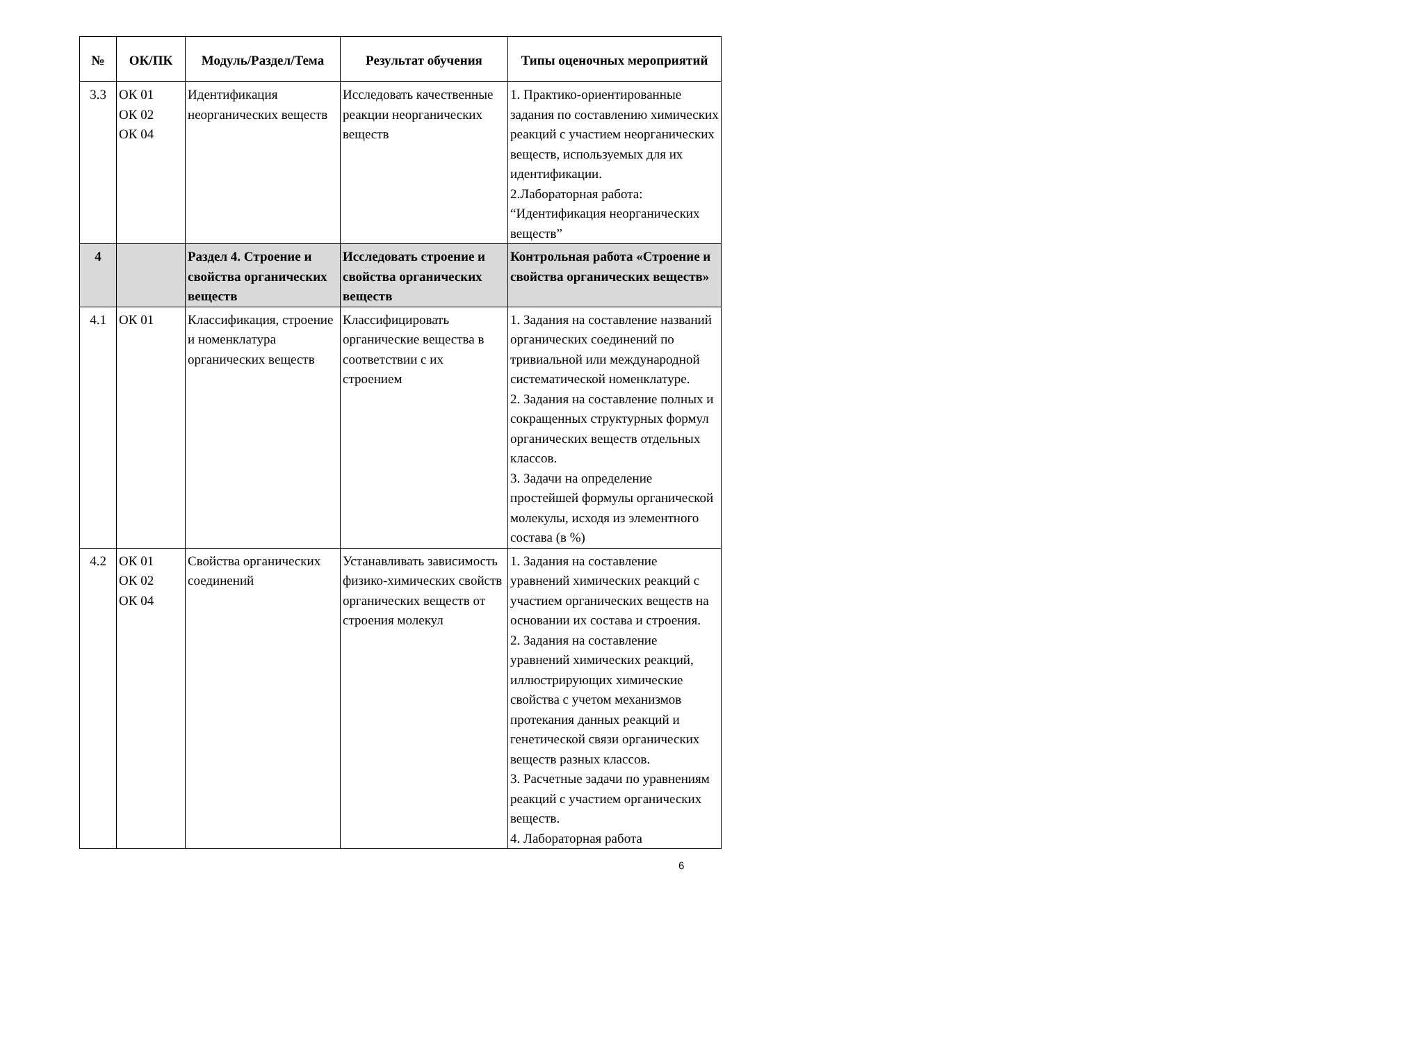| № | ОК/ПК | Модуль/Раздел/Тема | Результат обучения | Типы оценочных мероприятий |
| --- | --- | --- | --- | --- |
| 3.3 | ОК 01 ОК 02 ОК 04 | Идентификация неорганических веществ | Исследовать качественные реакции неорганических веществ | 1. Практико-ориентированные задания по составлению химических реакций с участием неорганических веществ, используемых для их идентификации. 2.Лабораторная работа: “Идентификация неорганических веществ” |
| 4 | | Раздел 4. Строение и свойства органических веществ | Исследовать строение и свойства органических веществ | Контрольная работа «Строение и свойства органических веществ» |
| 4.1 | ОК 01 | Классификация, строение и номенклатура органических веществ | Классифицировать органические вещества в соответствии с их строением | 1. Задания на составление названий органических соединений по тривиальной или международной систематической номенклатуре. 2. Задания на составление полных и сокращенных структурных формул органических веществ отдельных классов. 3. Задачи на определение простейшей формулы органической молекулы, исходя из элементного состава (в %) |
| 4.2 | ОК 01 ОК 02 ОК 04 | Свойства органических соединений | Устанавливать зависимость физико-химических свойств органических веществ от строения молекул | 1. Задания на составление уравнений химических реакций с участием органических веществ на основании их состава и строения. 2. Задания на составление уравнений химических реакций, иллюстрирующих химические свойства с учетом механизмов протекания данных реакций и генетической связи органических веществ разных классов. 3. Расчетные задачи по уравнениям реакций с участием органических веществ. 4. Лабораторная работа |
6